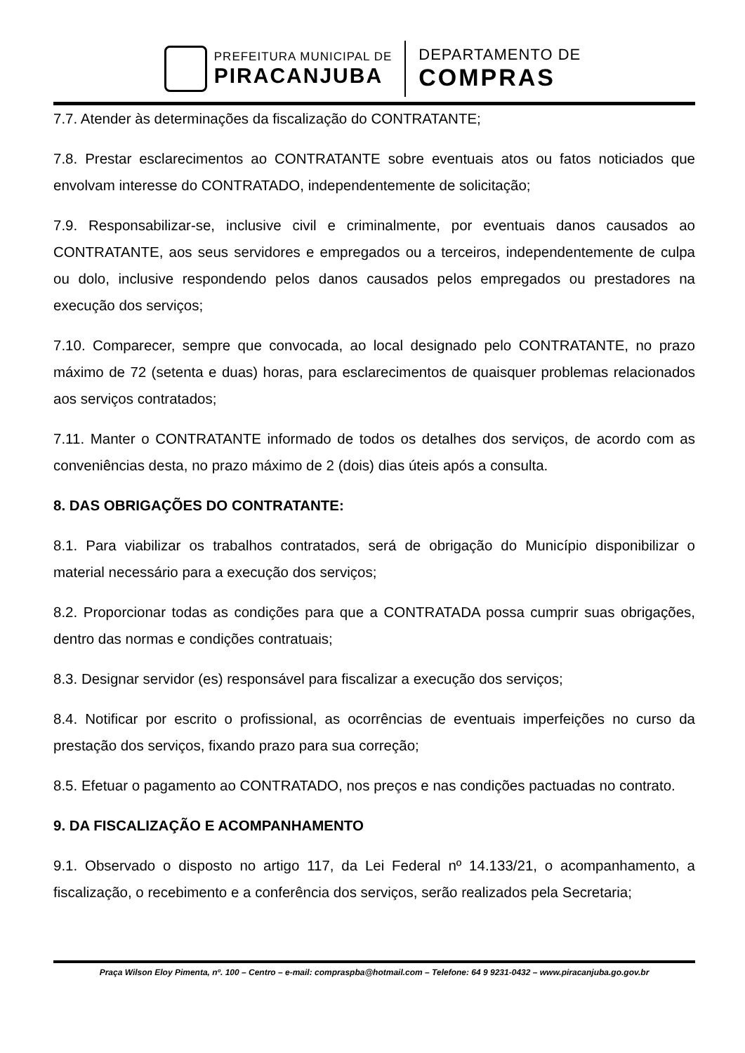PREFEITURA MUNICIPAL DE
PIRACANJUBA
DEPARTAMENTO DE
COMPRAS
7.7. Atender às determinações da fiscalização do CONTRATANTE;
7.8. Prestar esclarecimentos ao CONTRATANTE sobre eventuais atos ou fatos noticiados que envolvam interesse do CONTRATADO, independentemente de solicitação;
7.9. Responsabilizar-se, inclusive civil e criminalmente, por eventuais danos causados ao CONTRATANTE, aos seus servidores e empregados ou a terceiros, independentemente de culpa ou dolo, inclusive respondendo pelos danos causados pelos empregados ou prestadores na execução dos serviços;
7.10. Comparecer, sempre que convocada, ao local designado pelo CONTRATANTE, no prazo máximo de 72 (setenta e duas) horas, para esclarecimentos de quaisquer problemas relacionados aos serviços contratados;
7.11. Manter o CONTRATANTE informado de todos os detalhes dos serviços, de acordo com as conveniências desta, no prazo máximo de 2 (dois) dias úteis após a consulta.
8. DAS OBRIGAÇÕES DO CONTRATANTE:
8.1. Para viabilizar os trabalhos contratados, será de obrigação do Município disponibilizar o material necessário para a execução dos serviços;
8.2. Proporcionar todas as condições para que a CONTRATADA possa cumprir suas obrigações, dentro das normas e condições contratuais;
8.3. Designar servidor (es) responsável para fiscalizar a execução dos serviços;
8.4. Notificar por escrito o profissional, as ocorrências de eventuais imperfeições no curso da prestação dos serviços, fixando prazo para sua correção;
8.5. Efetuar o pagamento ao CONTRATADO, nos preços e nas condições pactuadas no contrato.
9. DA FISCALIZAÇÃO E ACOMPANHAMENTO
9.1. Observado o disposto no artigo 117, da Lei Federal nº 14.133/21, o acompanhamento, a fiscalização, o recebimento e a conferência dos serviços, serão realizados pela Secretaria;
Praça Wilson Eloy Pimenta, nº. 100 – Centro – e-mail: compraspba@hotmail.com – Telefone: 64 9 9231-0432 – www.piracanjuba.go.gov.br